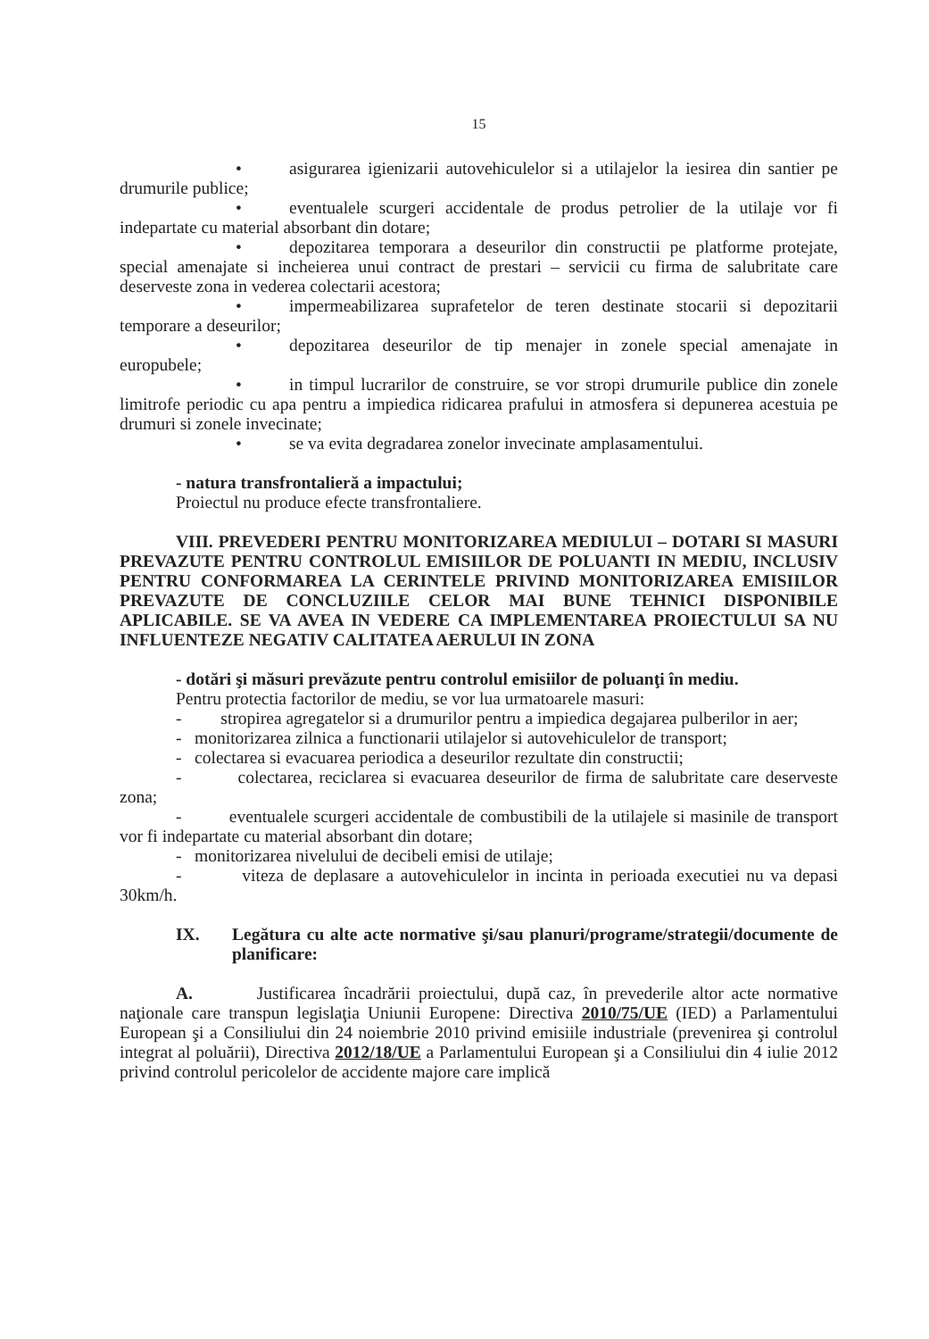15
• asigurarea igienizarii autovehiculelor si a utilajelor la iesirea din santier pe drumurile publice;
• eventualele scurgeri accidentale de produs petrolier de la utilaje vor fi indepartate cu material absorbant din dotare;
• depozitarea temporara a deseurilor din constructii pe platforme protejate, special amenajate si incheierea unui contract de prestari – servicii cu firma de salubritate care deserveste zona in vederea colectarii acestora;
• impermeabilizarea suprafetelor de teren destinate stocarii si depozitarii temporare a deseurilor;
• depozitarea deseurilor de tip menajer in zonele special amenajate in europubele;
• in timpul lucrarilor de construire, se vor stropi drumurile publice din zonele limitrofe periodic cu apa pentru a impiedica ridicarea prafului in atmosfera si depunerea acestuia pe drumuri si zonele invecinate;
• se va evita degradarea zonelor invecinate amplasamentului.
- natura transfrontalieră a impactului;
Proiectul nu produce efecte transfrontaliere.
VIII. PREVEDERI PENTRU MONITORIZAREA MEDIULUI – DOTARI SI MASURI PREVAZUTE PENTRU CONTROLUL EMISIILOR DE POLUANTI IN MEDIU, INCLUSIV PENTRU CONFORMAREA LA CERINTELE PRIVIND MONITORIZAREA EMISIILOR PREVAZUTE DE CONCLUZIILE CELOR MAI BUNE TEHNICI DISPONIBILE APLICABILE. SE VA AVEA IN VEDERE CA IMPLEMENTAREA PROIECTULUI SA NU INFLUENTEZE NEGATIV CALITATEA AERULUI IN ZONA
- dotări şi măsuri prevăzute pentru controlul emisiilor de poluanţi în mediu.
Pentru protectia factorilor de mediu, se vor lua urmatoarele masuri:
- stropirea agregatelor si a drumurilor pentru a impiedica degajarea pulberilor in aer;
- monitorizarea zilnica a functionarii utilajelor si autovehiculelor de transport;
- colectarea si evacuarea periodica a deseurilor rezultate din constructii;
- colectarea, reciclarea si evacuarea deseurilor de firma de salubritate care deserveste zona;
- eventualele scurgeri accidentale de combustibili de la utilajele si masinile de transport vor fi indepartate cu material absorbant din dotare;
- monitorizarea nivelului de decibeli emisi de utilaje;
- viteza de deplasare a autovehiculelor in incinta in perioada executiei nu va depasi 30km/h.
IX. Legătura cu alte acte normative şi/sau planuri/programe/strategii/documente de planificare:
A. Justificarea încadrării proiectului, după caz, în prevederile altor acte normative naţionale care transpun legislaţia Uniunii Europene: Directiva 2010/75/UE (IED) a Parlamentului European şi a Consiliului din 24 noiembrie 2010 privind emisiile industriale (prevenirea şi controlul integrat al poluării), Directiva 2012/18/UE a Parlamentului European şi a Consiliului din 4 iulie 2012 privind controlul pericolelor de accidente majore care implică